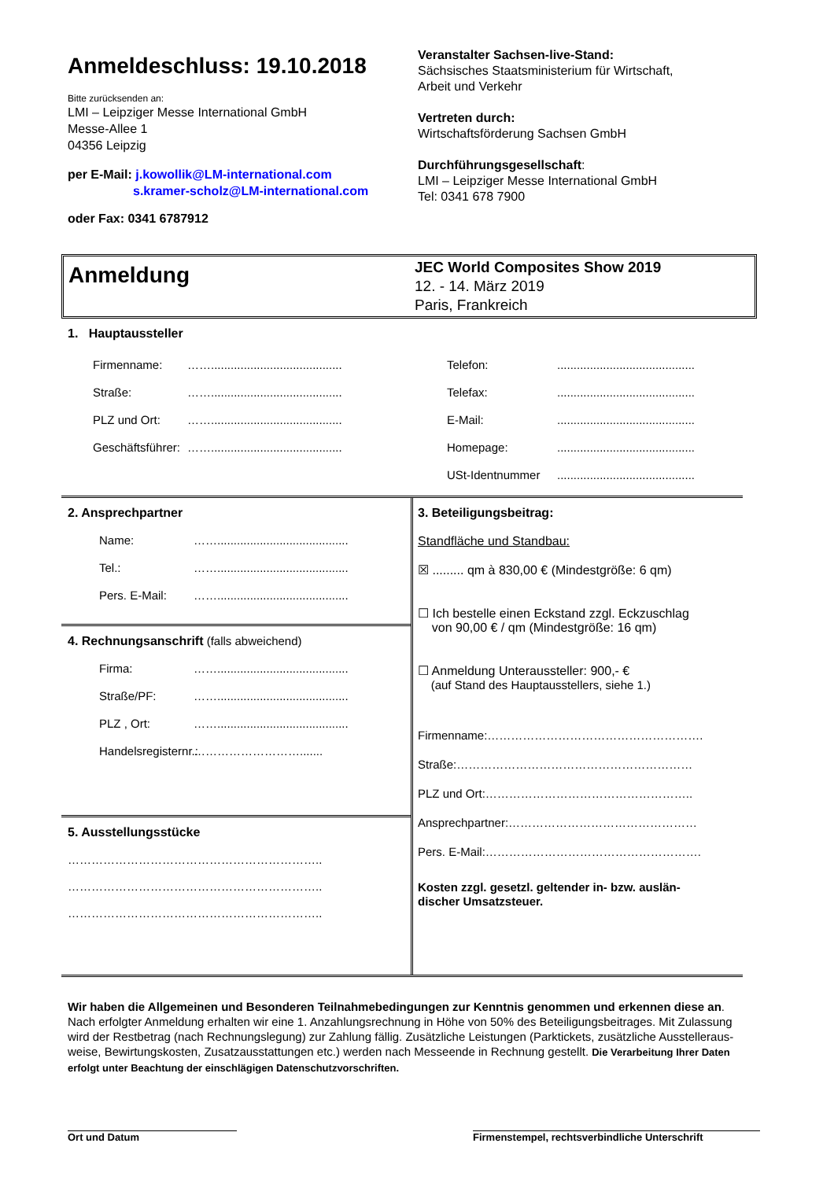Anmeldeschluss: 19.10.2018
Bitte zurücksenden an:
LMI – Leipziger Messe International GmbH
Messe-Allee 1
04356 Leipzig
per E-Mail: j.kowollik@LM-international.com
s.kramer-scholz@LM-international.com
oder Fax: 0341 6787912
Veranstalter Sachsen-live-Stand:
Sächsisches Staatsministerium für Wirtschaft,
Arbeit und Verkehr
Vertreten durch:
Wirtschaftsförderung Sachsen GmbH
Durchführungsgesellschaft:
LMI – Leipziger Messe International GmbH
Tel: 0341 678 7900
Anmeldung
JEC World Composites Show 2019
12. - 14. März 2019
Paris, Frankreich
1. Hauptaussteller
Firmenname: ……........................................
Straße: ……........................................
PLZ und Ort: ……........................................
Geschäftsführer: ……........................................
Telefon: ..........................................
Telefax: ..........................................
E-Mail: ..........................................
Homepage: ..........................................
USt-Identnummer ..........................................
2. Ansprechpartner
Name: ……........................................
Tel.: ……........................................
Pers. E-Mail: ……........................................
4. Rechnungsanschrift (falls abweichend)
Firma: ……........................................
Straße/PF: ……........................................
PLZ , Ort: ……........................................
Handelsregisternr.: ……………………….......
5. Ausstellungsstücke
………………………………………………………..
………………………………………………………..
………………………………………………………..
3. Beteiligungsbeitrag:
Standfläche und Standbau:
☒ ......... qm à 830,00 € (Mindestgröße: 6 qm)
☐ Ich bestelle einen Eckstand zzgl. Eckzuschlag
von 90,00 € / qm (Mindestgröße: 16 qm)
☐ Anmeldung Unteraussteller: 900,- €
(auf Stand des Hauptausstellers, siehe 1.)
Firmenname:……………………………………………….
Straße:……………………………………………………
PLZ und Ort:……………………………………………..
Ansprechpartner:…………………………………………
Pers. E-Mail:……………………………………………….
Kosten zzgl. gesetzl. geltender in- bzw. auslän-
discher Umsatzsteuer.
Wir haben die Allgemeinen und Besonderen Teilnahmebedingungen zur Kenntnis genommen und erkennen diese an. Nach erfolgter Anmeldung erhalten wir eine 1. Anzahlungsrechnung in Höhe von 50% des Beteiligungsbeitrages. Mit Zulassung wird der Restbetrag (nach Rechnungslegung) zur Zahlung fällig. Zusätzliche Leistungen (Parktickets, zusätzliche Ausstelleraus-weise, Bewirtungskosten, Zusatzausstattungen etc.) werden nach Messeende in Rechnung gestellt. Die Verarbeitung Ihrer Daten erfolgt unter Beachtung der einschlägigen Datenschutzvorschriften.
Ort und Datum Firmenstempel, rechtsverbindliche Unterschrift